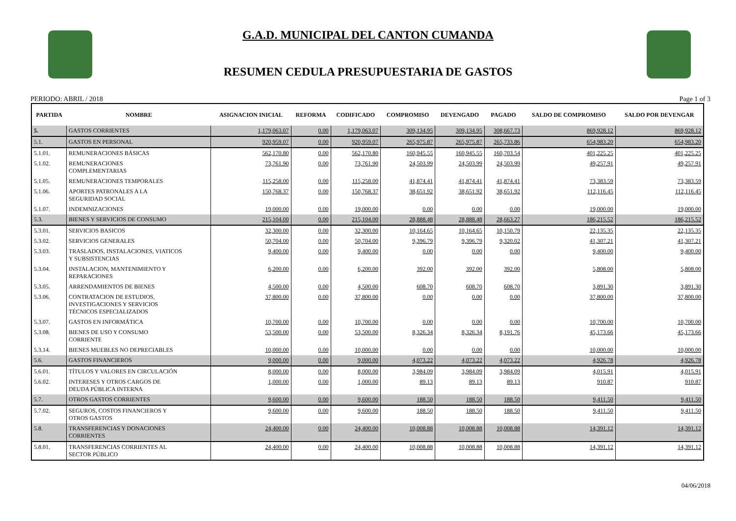G.A.D. MUNICIPAL DEL CANTON CUMANDA
RESUMEN CEDULA PRESUPUESTARIA DE GASTOS
PERIODO: ABRIL / 2018 Page 1 of 3
| PARTIDA | NOMBRE | ASIGNACION INICIAL | REFORMA | CODIFICADO | COMPROMISO | DEVENGADO | PAGADO | SALDO DE COMPROMISO | SALDO POR DEVENGAR |
| --- | --- | --- | --- | --- | --- | --- | --- | --- | --- |
| 5. | GASTOS CORRIENTES | 1,179,063.07 | 0.00 | 1,179,063.07 | 309,134.95 | 309,134.95 | 308,667.73 | 869,928.12 | 869,928.12 |
| 5.1. | GASTOS EN PERSONAL | 920,959.07 | 0.00 | 920,959.07 | 265,975.87 | 265,975.87 | 265,733.86 | 654,983.20 | 654,983.20 |
| 5.1.01. | REMUNERACIONES BÁSICAS | 562,170.80 | 0.00 | 562,170.80 | 160,945.55 | 160,945.55 | 160,703.54 | 401,225.25 | 401,225.25 |
| 5.1.02. | REMUNERACIONES COMPLEMENTARIAS | 73,761.90 | 0.00 | 73,761.90 | 24,503.99 | 24,503.99 | 24,503.99 | 49,257.91 | 49,257.91 |
| 5.1.05. | REMUNERACIONES TEMPORALES | 115,258.00 | 0.00 | 115,258.00 | 41,874.41 | 41,874.41 | 41,874.41 | 73,383.59 | 73,383.59 |
| 5.1.06. | APORTES PATRONALES A LA SEGURIDAD SOCIAL | 150,768.37 | 0.00 | 150,768.37 | 38,651.92 | 38,651.92 | 38,651.92 | 112,116.45 | 112,116.45 |
| 5.1.07. | INDEMNIZACIONES | 19,000.00 | 0.00 | 19,000.00 | 0.00 | 0.00 | 0.00 | 19,000.00 | 19,000.00 |
| 5.3. | BIENES Y SERVICIOS DE CONSUMO | 215,104.00 | 0.00 | 215,104.00 | 28,888.48 | 28,888.48 | 28,663.27 | 186,215.52 | 186,215.52 |
| 5.3.01. | SERVICIOS BASICOS | 32,300.00 | 0.00 | 32,300.00 | 10,164.65 | 10,164.65 | 10,150.79 | 22,135.35 | 22,135.35 |
| 5.3.02. | SERVICIOS GENERALES | 50,704.00 | 0.00 | 50,704.00 | 9,396.79 | 9,396.79 | 9,320.02 | 41,307.21 | 41,307.21 |
| 5.3.03. | TRASLADOS, INSTALACIONES, VIATICOS Y SUBSISTENCIAS | 9,400.00 | 0.00 | 9,400.00 | 0.00 | 0.00 | 0.00 | 9,400.00 | 9,400.00 |
| 5.3.04. | INSTALACION, MANTENIMIENTO Y REPARACIONES | 6,200.00 | 0.00 | 6,200.00 | 392.00 | 392.00 | 392.00 | 5,808.00 | 5,808.00 |
| 5.3.05. | ARRENDAMIENTOS DE BIENES | 4,500.00 | 0.00 | 4,500.00 | 608.70 | 608.70 | 608.70 | 3,891.30 | 3,891.30 |
| 5.3.06. | CONTRATACION DE ESTUDIOS, INVESTIGACIONES Y SERVICIOS TÉCNICOS ESPECIALIZADOS | 37,800.00 | 0.00 | 37,800.00 | 0.00 | 0.00 | 0.00 | 37,800.00 | 37,800.00 |
| 5.3.07. | GASTOS EN INFORMÁTICA | 10,700.00 | 0.00 | 10,700.00 | 0.00 | 0.00 | 0.00 | 10,700.00 | 10,700.00 |
| 5.3.08. | BIENES DE USO Y CONSUMO CORRIENTE | 53,500.00 | 0.00 | 53,500.00 | 8,326.34 | 8,326.34 | 8,191.76 | 45,173.66 | 45,173.66 |
| 5.3.14. | BIENES MUEBLES NO DEPRECIABLES | 10,000.00 | 0.00 | 10,000.00 | 0.00 | 0.00 | 0.00 | 10,000.00 | 10,000.00 |
| 5.6. | GASTOS FINANCIEROS | 9,000.00 | 0.00 | 9,000.00 | 4,073.22 | 4,073.22 | 4,073.22 | 4,926.78 | 4,926.78 |
| 5.6.01. | TÍTULOS Y VALORES EN CIRCULACIÓN | 8,000.00 | 0.00 | 8,000.00 | 3,984.09 | 3,984.09 | 3,984.09 | 4,015.91 | 4,015.91 |
| 5.6.02. | INTERESES Y OTROS CARGOS DE DEUDA PÚBLICA INTERNA | 1,000.00 | 0.00 | 1,000.00 | 89.13 | 89.13 | 89.13 | 910.87 | 910.87 |
| 5.7. | OTROS GASTOS CORRIENTES | 9,600.00 | 0.00 | 9,600.00 | 188.50 | 188.50 | 188.50 | 9,411.50 | 9,411.50 |
| 5.7.02. | SEGUROS, COSTOS FINANCIEROS Y OTROS GASTOS | 9,600.00 | 0.00 | 9,600.00 | 188.50 | 188.50 | 188.50 | 9,411.50 | 9,411.50 |
| 5.8. | TRANSFERENCIAS Y DONACIONES CORRIENTES | 24,400.00 | 0.00 | 24,400.00 | 10,008.88 | 10,008.88 | 10,008.88 | 14,391.12 | 14,391.12 |
| 5.8.01. | TRANSFERENCIAS CORRIENTES AL SECTOR PÚBLICO | 24,400.00 | 0.00 | 24,400.00 | 10,008.88 | 10,008.88 | 10,008.88 | 14,391.12 | 14,391.12 |
04/06/2018